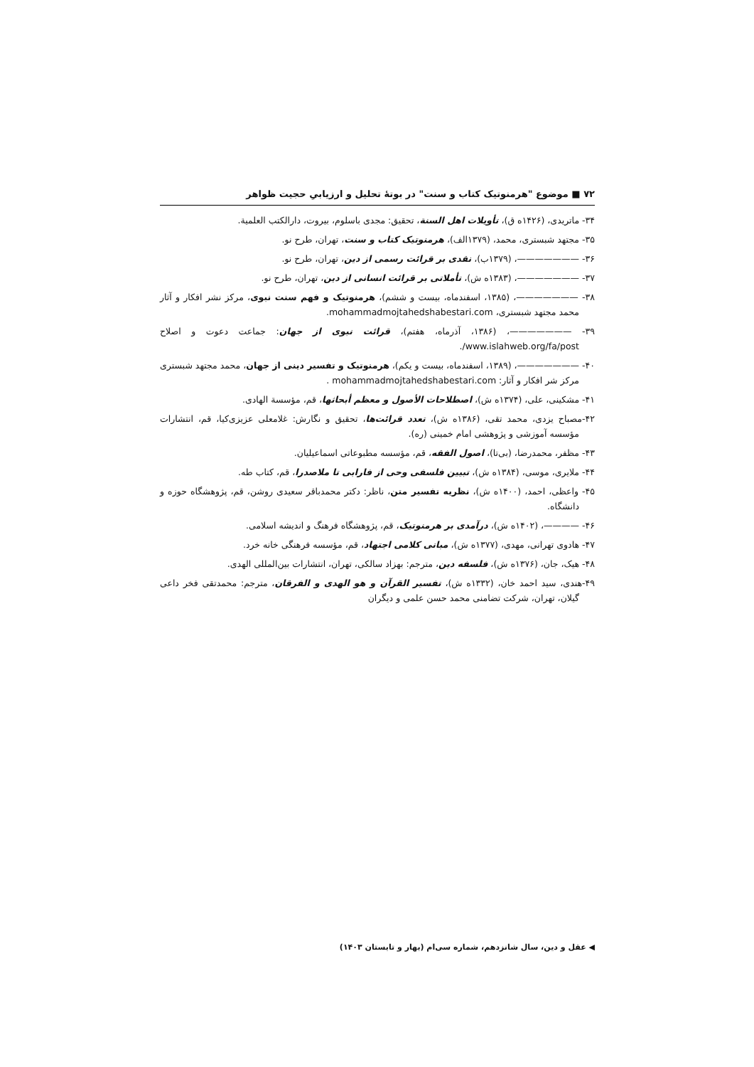۷۲ ■ موضوع "هرمنوتیک کتاب و سنت" در بوتهٔ تحلیل و ارزیابیِ حجیت ظواهر
۳۴- ماتریدی، (۱۴۲۶ه ق)، تأویلات اهل السنة، تحقیق: مجدی باسلوم، بیروت، دارالکتب العلمیة.
۳۵- مجتهد شبستری، محمد، (۱۳۷۹الف)، هرمنوتیک کتاب و سنت، تهران، طرح نو.
۳۶- ———————، (۱۳۷۹ب)، نقدی بر قرائت رسمی از دین، تهران، طرح نو.
۳۷- ———————، (۱۳۸۳ه ش)، تأملاتی بر قرائت انسانی از دین، تهران، طرح نو.
۳۸- ———————، (۱۳۸۵، اسفندماه، بیست و ششم)، هرمنوتیک و فهم سنت نبوی، مرکز نشر افکار و آثار محمد مجتهد شبستری، mohammadmojtahedshabestari.com.
۳۹- ———————، (۱۳۸۶، آذرماه، هفتم)، قرائت نبوی از جهان: جماعت دعوت و اصلاح www.islahweb.org/fa/post/.
۴۰- ———————، (۱۳۸۹، اسفندماه، بیست و یکم)، هرمنوتیک و تفسیر دینی از جهان، محمد مجتهد شبستری مرکز شر افکار و آثار: mohammadmojtahedshabestari.com .
۴۱- مشکینی، علی، (۱۳۷۴ه ش)، اصطلاحات الأصول و معظم أبحاثها، قم، مؤسسة الهادی.
۴۲-مصباح یزدی، محمد تقی، (۱۳۸۶ه ش)، تعدد قرائت‌ها، تحقیق و نگارش: غلامعلی عزیزی‌کیا، قم، انتشارات مؤسسه آموزشی و پژوهشی امام خمینی (ره).
۴۳- مظفر، محمدرضا، (بی‌تا)، اصول الفقه، قم، مؤسسه مطبوعاتی اسماعیلیان.
۴۴- ملایری، موسی، (۱۳۸۴ه ش)، تبیین فلسفی وحی از فارابی تا ملاصدرا، قم، کتاب طه.
۴۵- واعظی، احمد، (۱۴۰۰ه ش)، نظریه تفسیر متن، ناظر: دکتر محمدباقر سعیدی روشن، قم، پژوهشگاه حوزه و دانشگاه.
۴۶- ————، (۱۴۰۲ه ش)، درآمدی بر هرمنوتیک، قم، پژوهشگاه فرهنگ و اندیشه اسلامی.
۴۷- هادوی تهرانی، مهدی، (۱۳۷۷ه ش)، مبانی کلامی اجتهاد، قم، مؤسسه فرهنگی خانه خرد.
۴۸- هیک، جان، (۱۳۷۶ه ش)، فلسفه دین، مترجم: بهزاد سالکی، تهران، انتشارات بین‌المللی الهدی.
۴۹-هندی، سید احمد خان، (۱۳۳۲ه ش)، تفسیر القرآن و هو الهدی و الفرقان، مترجم: محمدتقی فخر داعی گیلان، تهران، شرکت تضامنی محمد حسن علمی و دیگران
◀ عقل و دین، سال شانزدهم، شماره سی‌ام (بهار و تابستان ۱۴۰۳)